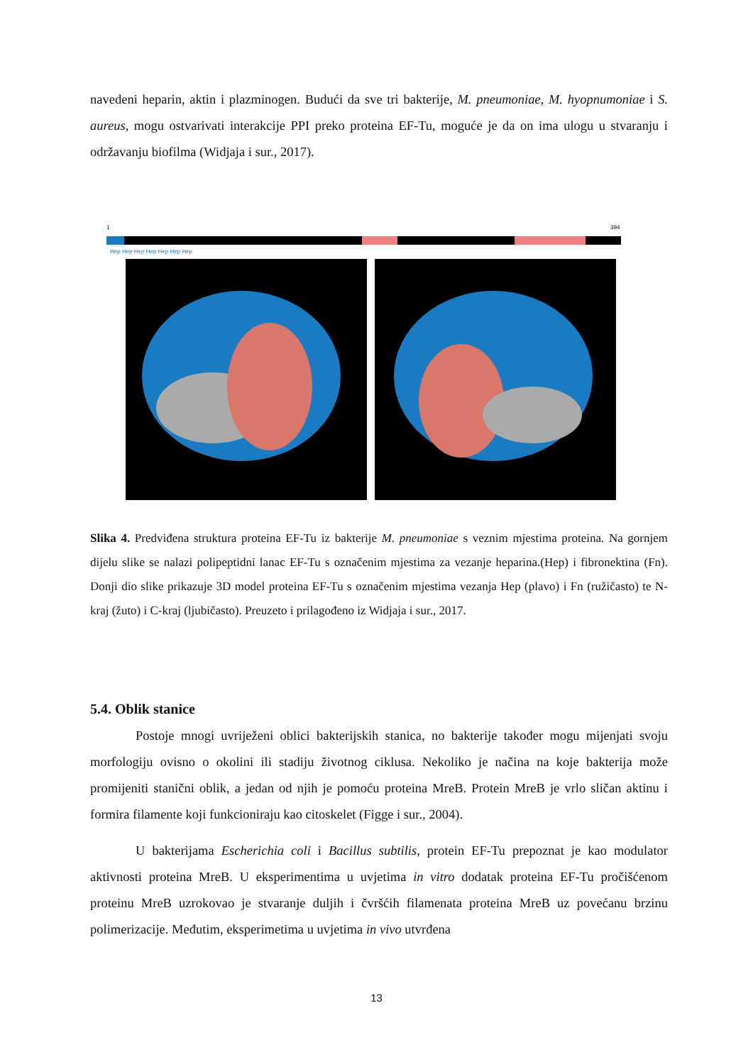navedeni heparin, aktin i plazminogen. Budući da sve tri bakterije, M. pneumoniae, M. hyopnumoniae i S. aureus, mogu ostvarivati interakcije PPI preko proteina EF-Tu, moguće je da on ima ulogu u stvaranju i održavanju biofilma (Widjaja i sur., 2017).
1
394
Hep Hep Hep Hep Hep Hep Hep
Slika 4. Predviđena struktura proteina EF-Tu iz bakterije M. pneumoniae s veznim mjestima proteina. Na gornjem dijelu slike se nalazi polipeptidni lanac EF-Tu s označenim mjestima za vezanje heparina.(Hep) i fibronektina (Fn). Donji dio slike prikazuje 3D model proteina EF-Tu s označenim mjestima vezanja Hep (plavo) i Fn (ružičasto) te N-kraj (žuto) i C-kraj (ljubičasto). Preuzeto i prilagođeno iz Widjaja i sur., 2017.
5.4. Oblik stanice
Postoje mnogi uvriježeni oblici bakterijskih stanica, no bakterije također mogu mijenjati svoju morfologiju ovisno o okolini ili stadiju životnog ciklusa. Nekoliko je načina na koje bakterija može promijeniti stanični oblik, a jedan od njih je pomoću proteina MreB. Protein MreB je vrlo sličan aktinu i formira filamente koji funkcioniraju kao citoskelet (Figge i sur., 2004).
U bakterijama Escherichia coli i Bacillus subtilis, protein EF-Tu prepoznat je kao modulator aktivnosti proteina MreB. U eksperimentima u uvjetima in vitro dodatak proteina EF-Tu pročišćenom proteinu MreB uzrokovao je stvaranje duljih i čvršćih filamenata proteina MreB uz povećanu brzinu polimerizacije. Međutim, eksperimetima u uvjetima in vivo utvrđena
13